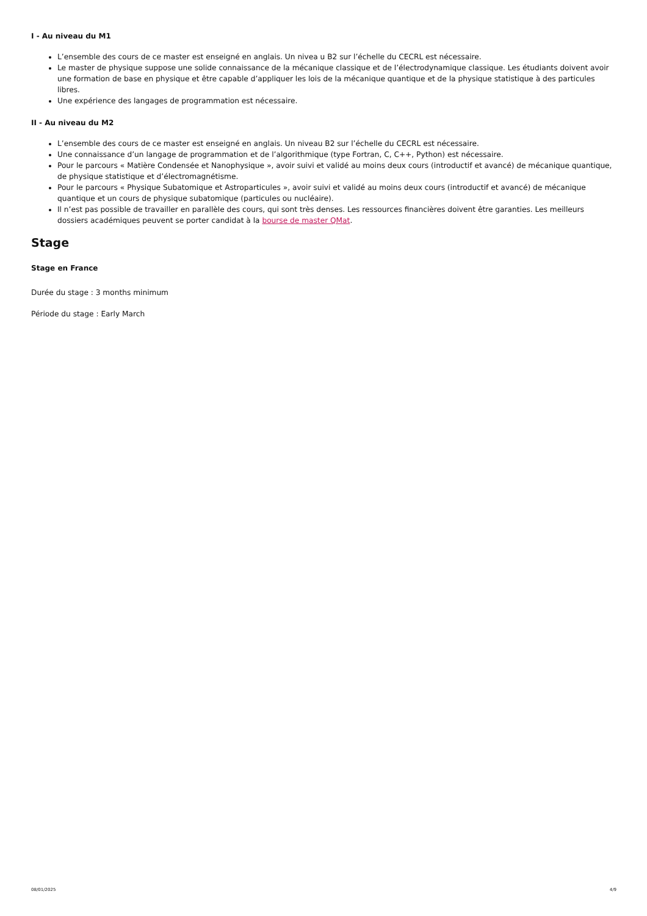I - Au niveau du M1
L’ensemble des cours de ce master est enseigné en anglais. Un nivea u B2 sur l’échelle du CECRL est nécessaire.
Le master de physique suppose une solide connaissance de la mécanique classique et de l’électrodynamique classique. Les étudiants doivent avoir une formation de base en physique et être capable d’appliquer les lois de la mécanique quantique et de la physique statistique à des particules libres.
Une expérience des langages de programmation est nécessaire.
II - Au niveau du M2
L’ensemble des cours de ce master est enseigné en anglais. Un niveau B2 sur l’échelle du CECRL est nécessaire.
Une connaissance d’un langage de programmation et de l’algorithmique (type Fortran, C, C++, Python) est nécessaire.
Pour le parcours « Matière Condensée et Nanophysique », avoir suivi et validé au moins deux cours (introductif et avancé) de mécanique quantique, de physique statistique et d’électromagnétisme.
Pour le parcours « Physique Subatomique et Astroparticules », avoir suivi et validé au moins deux cours (introductif et avancé) de mécanique quantique et un cours de physique subatomique (particules ou nucléaire).
Il n’est pas possible de travailler en parallèle des cours, qui sont très denses. Les ressources financières doivent être garanties. Les meilleurs dossiers académiques peuvent se porter candidat à la bourse de master QMat.
Stage
Stage en France
Durée du stage : 3 months minimum
Période du stage : Early March
08/01/2025 4/9